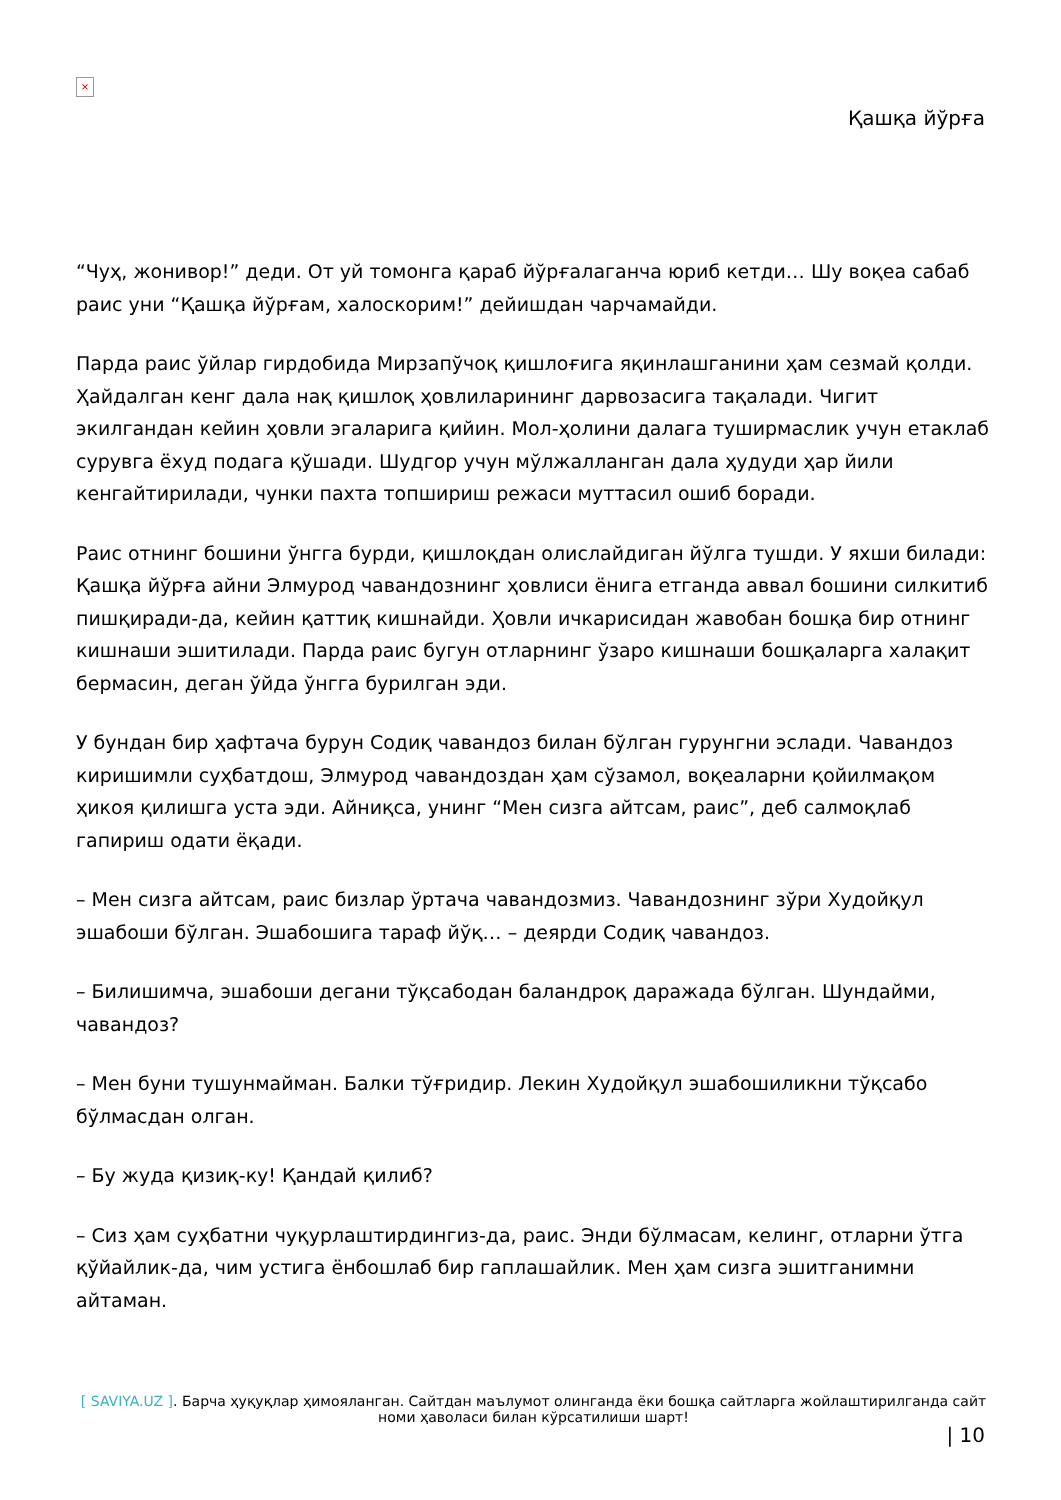×
Қашқа йўрға
“Чуҳ, жонивор!” деди. От уй томонга қараб йўрғалаганча юриб кетди… Шу воқеа сабаб раис уни “Қашқа йўрғам, халоскорим!” дейишдан чарчамайди.
Парда раис ўйлар гирдобида Мирзапўчоқ қишлоғига яқинлашганини ҳам сезмай қолди. Ҳайдалган кенг дала нақ қишлоқ ҳовлиларининг дарвозасига тақалади. Чигит экилгандан кейин ҳовли эгаларига қийин. Мол-ҳолини далага туширмаслик учун етаклаб сурувга ёхуд подага қўшади. Шудгор учун мўлжалланган дала ҳудуди ҳар йили кенгайтирилади, чунки пахта топшириш режаси муттасил ошиб боради.
Раис отнинг бошини ўнгга бурди, қишлоқдан олислайдиган йўлга тушди. У яхши билади: Қашқа йўрға айни Элмурод чавандознинг ҳовлиси ёнига етганда аввал бошини силкитиб пишқиради-да, кейин қаттиқ кишнайди. Ҳовли ичкарисидан жавобан бошқа бир отнинг кишнаши эшитилади. Парда раис бугун отларнинг ўзаро кишнаши бошқаларга халақит бермасин, деган ўйда ўнгга бурилган эди.
У бундан бир ҳафтача бурун Содиқ чавандоз билан бўлган гурунгни эслади. Чавандоз киришимли суҳбатдош, Элмурод чавандоздан ҳам сўзамол, воқеаларни қойилмақом ҳикоя қилишга уста эди. Айниқса, унинг “Мен сизга айтсам, раис”, деб салмоқлаб гапириш одати ёқади.
– Мен сизга айтсам, раис бизлар ўртача чавандозмиз. Чавандознинг зўри Худойқул эшабоши бўлган. Эшабошига тараф йўқ… – деярди Содиқ чавандоз.
– Билишимча, эшабоши дегани тўқсабодан баландроқ даражада бўлган. Шундайми, чавандоз?
– Мен буни тушунмайман. Балки тўғридир. Лекин Худойқул эшабошиликни тўқсабо бўлмасдан олган.
– Бу жуда қизиқ-ку! Қандай қилиб?
– Сиз ҳам суҳбатни чуқурлаштирдингиз-да, раис. Энди бўлмасам, келинг, отларни ўтга қўйайлик-да, чим устига ёнбошлаб бир гаплашайлик. Мен ҳам сизга эшитганимни айтаман.
[ SAVIYA.UZ ]. Барча ҳуқуқлар ҳимояланган. Сайтдан маълумот олинганда ёки бошқа сайтларга жойлаштирилганда сайт номи ҳаволаси билан кўрсатилиши шарт!
| 10